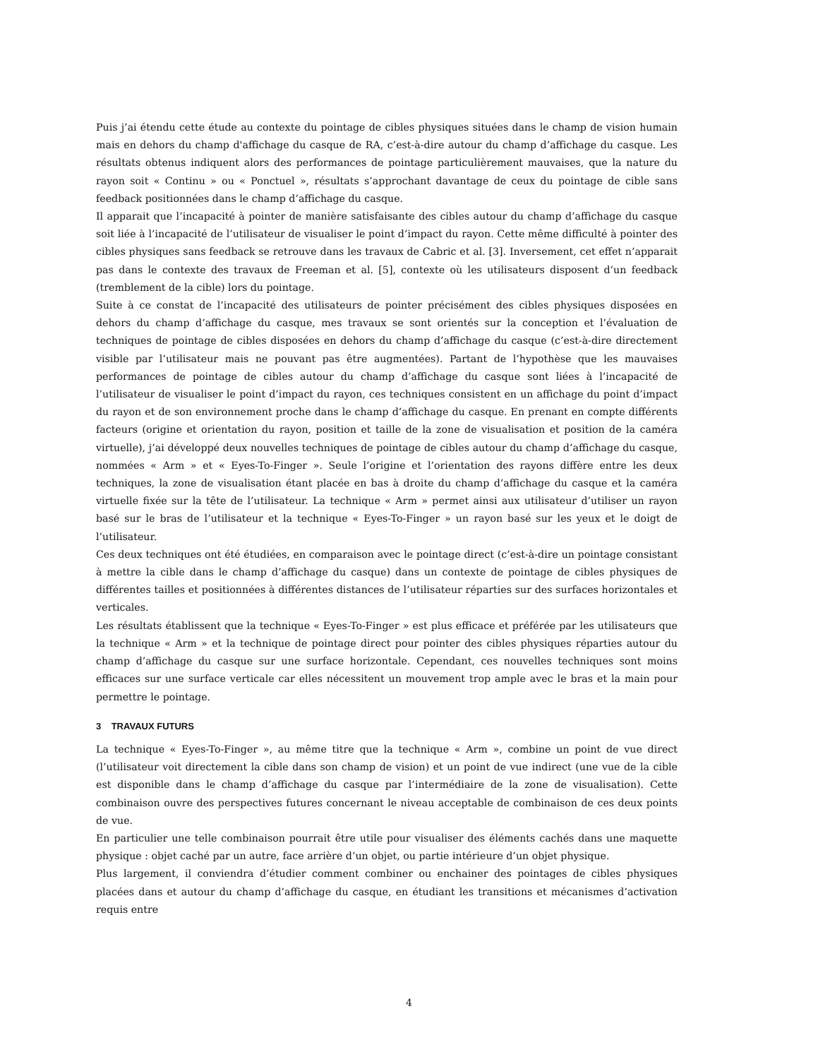Puis j’ai étendu cette étude au contexte du pointage de cibles physiques situées dans le champ de vision humain mais en dehors du champ d'affichage du casque de RA, c’est-à-dire autour du champ d’affichage du casque. Les résultats obtenus indiquent alors des performances de pointage particulièrement mauvaises, que la nature du rayon soit « Continu » ou « Ponctuel », résultats s’approchant davantage de ceux du pointage de cible sans feedback positionnées dans le champ d’affichage du casque.
Il apparait que l’incapacité à pointer de manière satisfaisante des cibles autour du champ d’affichage du casque soit liée à l’incapacité de l’utilisateur de visualiser le point d’impact du rayon. Cette même difficulté à pointer des cibles physiques sans feedback se retrouve dans les travaux de Cabric et al. [3]. Inversement, cet effet n’apparait pas dans le contexte des travaux de Freeman et al. [5], contexte où les utilisateurs disposent d’un feedback (tremblement de la cible) lors du pointage.
Suite à ce constat de l’incapacité des utilisateurs de pointer précisément des cibles physiques disposées en dehors du champ d’affichage du casque, mes travaux se sont orientés sur la conception et l’évaluation de techniques de pointage de cibles disposées en dehors du champ d’affichage du casque (c’est-à-dire directement visible par l’utilisateur mais ne pouvant pas être augmentées). Partant de l’hypothèse que les mauvaises performances de pointage de cibles autour du champ d’affichage du casque sont liées à l’incapacité de l’utilisateur de visualiser le point d’impact du rayon, ces techniques consistent en un affichage du point d’impact du rayon et de son environnement proche dans le champ d’affichage du casque. En prenant en compte différents facteurs (origine et orientation du rayon, position et taille de la zone de visualisation et position de la caméra virtuelle), j’ai développé deux nouvelles techniques de pointage de cibles autour du champ d’affichage du casque, nommées « Arm » et « Eyes-To-Finger ». Seule l’origine et l’orientation des rayons diffère entre les deux techniques, la zone de visualisation étant placée en bas à droite du champ d’affichage du casque et la caméra virtuelle fixée sur la tête de l’utilisateur. La technique « Arm » permet ainsi aux utilisateur d’utiliser un rayon basé sur le bras de l’utilisateur et la technique « Eyes-To-Finger » un rayon basé sur les yeux et le doigt de l’utilisateur.
Ces deux techniques ont été étudiées, en comparaison avec le pointage direct (c’est-à-dire un pointage consistant à mettre la cible dans le champ d’affichage du casque) dans un contexte de pointage de cibles physiques de différentes tailles et positionnées à différentes distances de l’utilisateur réparties sur des surfaces horizontales et verticales.
Les résultats établissent que la technique « Eyes-To-Finger » est plus efficace et préférée par les utilisateurs que la technique « Arm » et la technique de pointage direct pour pointer des cibles physiques réparties autour du champ d’affichage du casque sur une surface horizontale. Cependant, ces nouvelles techniques sont moins efficaces sur une surface verticale car elles nécessitent un mouvement trop ample avec le bras et la main pour permettre le pointage.
3 TRAVAUX FUTURS
La technique « Eyes-To-Finger », au même titre que la technique « Arm », combine un point de vue direct (l’utilisateur voit directement la cible dans son champ de vision) et un point de vue indirect (une vue de la cible est disponible dans le champ d’affichage du casque par l’intermédiaire de la zone de visualisation). Cette combinaison ouvre des perspectives futures concernant le niveau acceptable de combinaison de ces deux points de vue.
En particulier une telle combinaison pourrait être utile pour visualiser des éléments cachés dans une maquette physique : objet caché par un autre, face arrière d’un objet, ou partie intérieure d’un objet physique.
Plus largement, il conviendra d’étudier comment combiner ou enchainer des pointages de cibles physiques placées dans et autour du champ d’affichage du casque, en étudiant les transitions et mécanismes d’activation requis entre
4